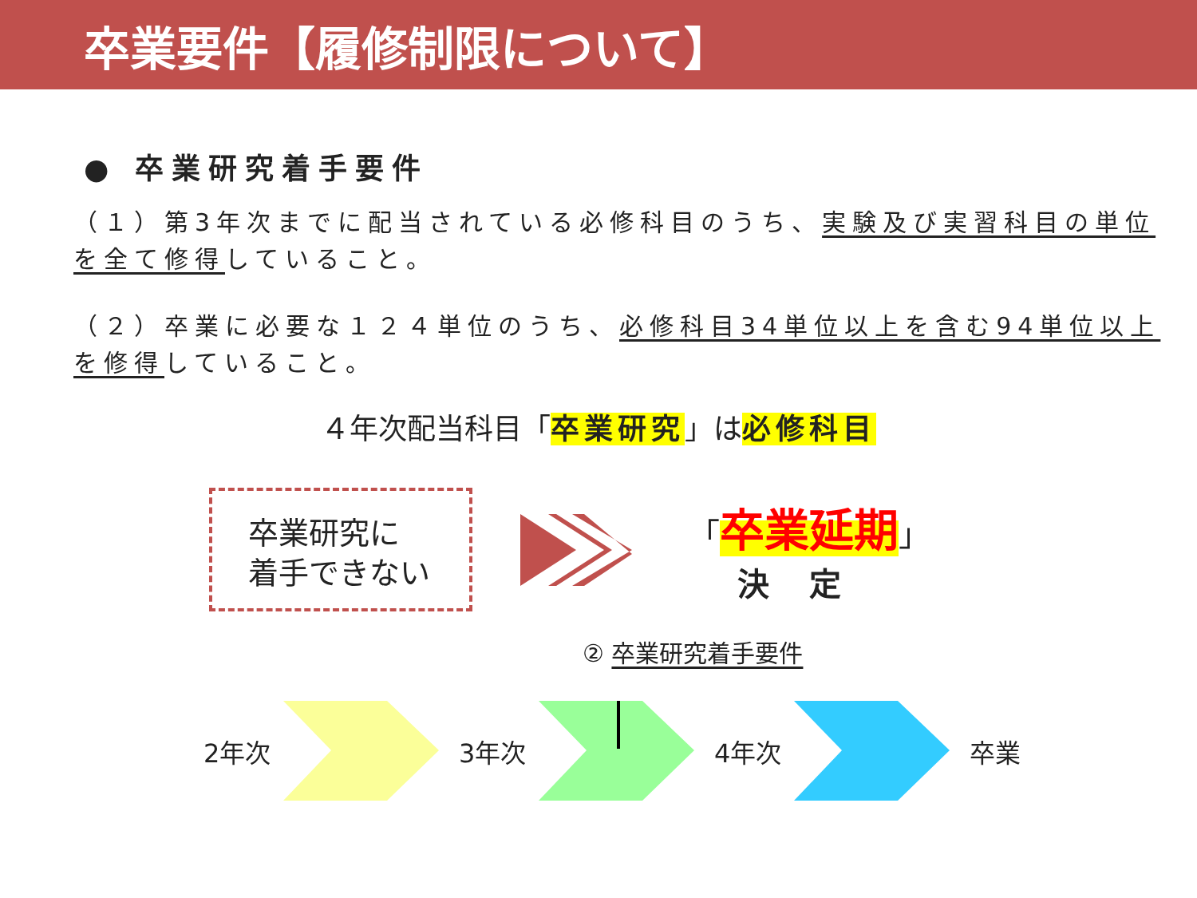卒業要件【履修制限について】
● 卒業研究着手要件
（１）第3年次までに配当されている必修科目のうち、実験及び実習科目の単位を全て修得していること。
（２）卒業に必要な１２４単位のうち、必修科目34単位以上を含む94単位以上を修得していること。
４年次配当科目「卒業研究」は必修科目
卒業研究に
着手できない
「卒業延期」
決定
② 卒業研究着手要件
2年次 3年次 4年次 卒業